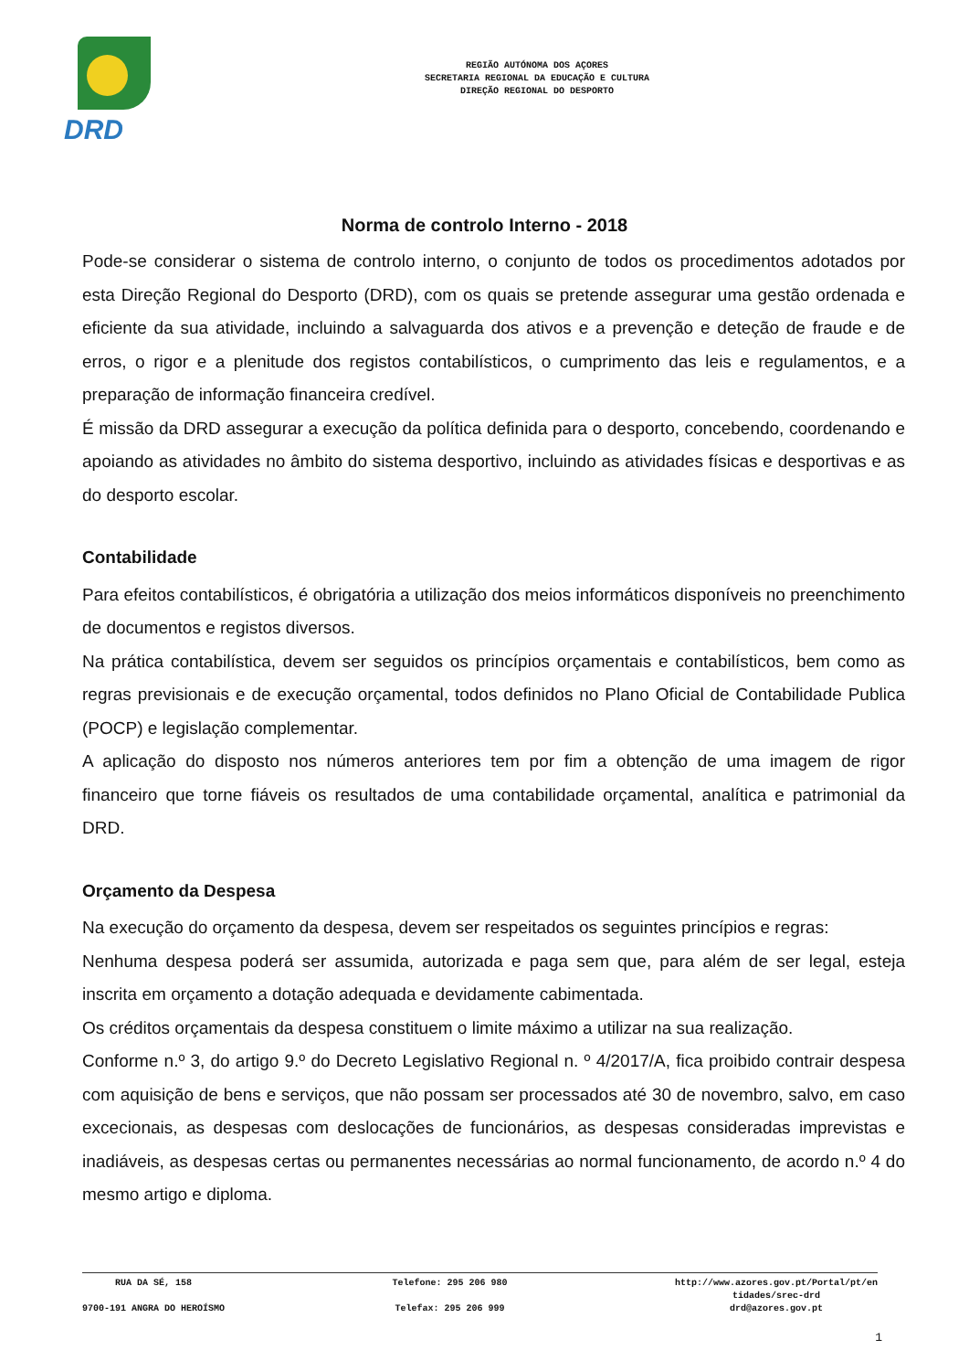DRD
REGIÃO AUTÓNOMA DOS AÇORES
SECRETARIA REGIONAL DA EDUCAÇÃO E CULTURA
DIREÇÃO REGIONAL DO DESPORTO
Norma de controlo Interno - 2018
Pode-se considerar o sistema de controlo interno, o conjunto de todos os procedimentos adotados por esta Direção Regional do Desporto (DRD), com os quais se pretende assegurar uma gestão ordenada e eficiente da sua atividade, incluindo a salvaguarda dos ativos e a prevenção e deteção de fraude e de erros, o rigor e a plenitude dos registos contabilísticos, o cumprimento das leis e regulamentos, e a preparação de informação financeira credível.
É missão da DRD assegurar a execução da política definida para o desporto, concebendo, coordenando e apoiando as atividades no âmbito do sistema desportivo, incluindo as atividades físicas e desportivas e as do desporto escolar.
Contabilidade
Para efeitos contabilísticos, é obrigatória a utilização dos meios informáticos disponíveis no preenchimento de documentos e registos diversos.
Na prática contabilística, devem ser seguidos os princípios orçamentais e contabilísticos, bem como as regras previsionais e de execução orçamental, todos definidos no Plano Oficial de Contabilidade Publica (POCP) e legislação complementar.
A aplicação do disposto nos números anteriores tem por fim a obtenção de uma imagem de rigor financeiro que torne fiáveis os resultados de uma contabilidade orçamental, analítica e patrimonial da DRD.
Orçamento da Despesa
Na execução do orçamento da despesa, devem ser respeitados os seguintes princípios e regras:
Nenhuma despesa poderá ser assumida, autorizada e paga sem que, para além de ser legal, esteja inscrita em orçamento a dotação adequada e devidamente cabimentada.
Os créditos orçamentais da despesa constituem o limite máximo a utilizar na sua realização.
Conforme n.º 3, do artigo 9.º do Decreto Legislativo Regional n. º 4/2017/A, fica proibido contrair despesa com aquisição de bens e serviços, que não possam ser processados até 30 de novembro, salvo, em caso excecionais, as despesas com deslocações de funcionários, as despesas consideradas imprevistas e inadiáveis, as despesas certas ou permanentes necessárias ao normal funcionamento, de acordo n.º 4 do mesmo artigo e diploma.
RUA DA SÉ, 158
9700-191 ANGRA DO HEROÍSMO
Telefone: 295 206 980
Telefax: 295 206 999
http://www.azores.gov.pt/Portal/pt/en
tidades/srec-drd
drd@azores.gov.pt
1